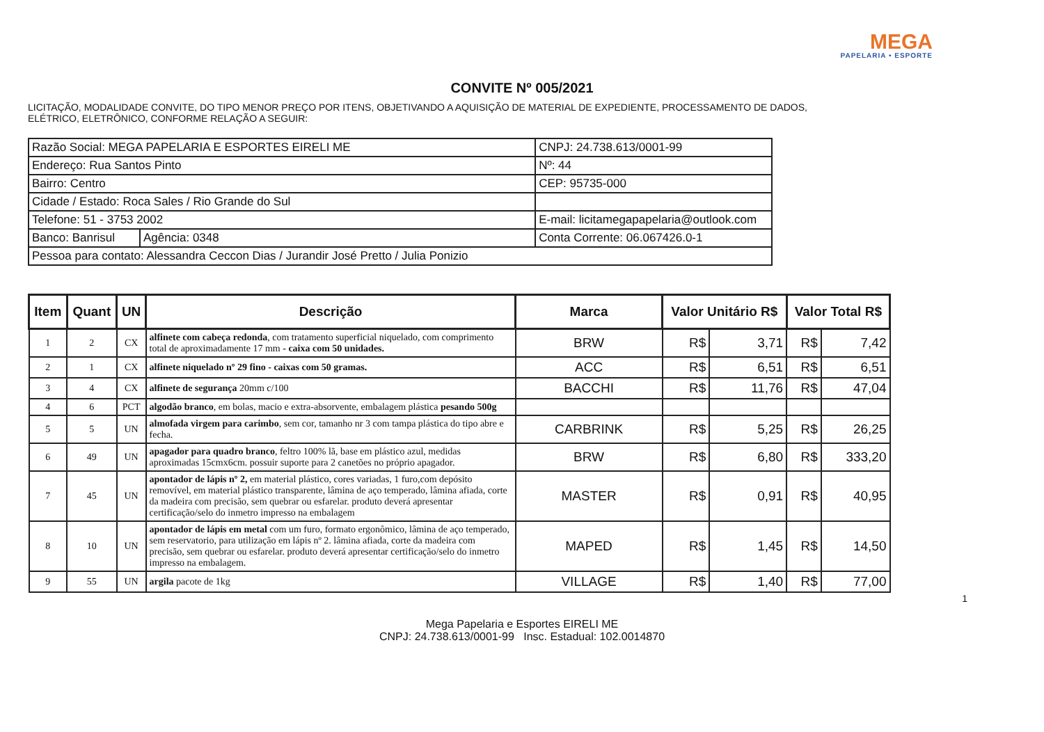MEGA
PAPELARIA • ESPORTE
CONVITE Nº 005/2021
LICITAÇÃO, MODALIDADE CONVITE, DO TIPO MENOR PREÇO POR ITENS, OBJETIVANDO A AQUISIÇÃO DE MATERIAL DE EXPEDIENTE, PROCESSAMENTO DE DADOS, ELÉTRICO, ELETRÔNICO, CONFORME RELAÇÃO A SEGUIR:
| Razão Social: MEGA PAPELARIA E ESPORTES EIRELI ME | | CNPJ: 24.738.613/0001-99 |
| Endereço: Rua Santos Pinto | | Nº: 44 |
| Bairro: Centro | | CEP: 95735-000 |
| Cidade / Estado: Roca Sales / Rio Grande do Sul | | |
| Telefone: 51 - 3753 2002 | | E-mail: licitamegapapelaria@outlook.com |
| Banco: Banrisul | Agência: 0348 | Conta Corrente: 06.067426.0-1 |
| Pessoa para contato: Alessandra Ceccon Dias / Jurandir José Pretto / Julia Ponizio | | |
| Item | Quant | UN | Descrição | Marca | Valor Unitário R$ | | Valor Total R$ | |
| --- | --- | --- | --- | --- | --- | --- | --- | --- |
| 1 | 2 | CX | alfinete com cabeça redonda , com tratamento superficial niquelado, com comprimento total de aproximadamente 17 mm - caixa com 50 unidades. | BRW | R$ | 3,71 | R$ | 7,42 |
| 2 | 1 | CX | alfinete niquelado nº 29 fino - caixas com 50 gramas. | ACC | R$ | 6,51 | R$ | 6,51 |
| 3 | 4 | CX | alfinete de segurança 20mm c/100 | BACCHI | R$ | 11,76 | R$ | 47,04 |
| 4 | 6 | PCT | algodão branco , em bolas, macio e extra-absorvente, embalagem plástica pesando 500g | | | | | |
| 5 | 5 | UN | almofada virgem para carimbo , sem cor, tamanho nr 3 com tampa plástica do tipo abre e fecha. | CARBRINK | R$ | 5,25 | R$ | 26,25 |
| 6 | 49 | UN | apagador para quadro branco , feltro 100% lã, base em plástico azul, medidas aproximadas 15cmx6cm. possuir suporte para 2 canetões no próprio apagador. | BRW | R$ | 6,80 | R$ | 333,20 |
| 7 | 45 | UN | apontador de lápis nº 2, em material plástico, cores variadas, 1 furo,com depósito removível, em material plástico transparente, lâmina de aço temperado, lâmina afiada, corte da madeira com precisão, sem quebrar ou esfarelar. produto deverá apresentar certificação/selo do inmetro impresso na embalagem | MASTER | R$ | 0,91 | R$ | 40,95 |
| 8 | 10 | UN | apontador de lápis em metal com um furo, formato ergonômico, lâmina de aço temperado, sem reservatorio, para utilização em lápis nº 2. lâmina afiada, corte da madeira com precisão, sem quebrar ou esfarelar. produto deverá apresentar certificação/selo do inmetro impresso na embalagem. | MAPED | R$ | 1,45 | R$ | 14,50 |
| 9 | 55 | UN | argila pacote de 1kg | VILLAGE | R$ | 1,40 | R$ | 77,00 |
1
Mega Papelaria e Esportes EIRELI ME
CNPJ: 24.738.613/0001-99 Insc. Estadual: 102.0014870